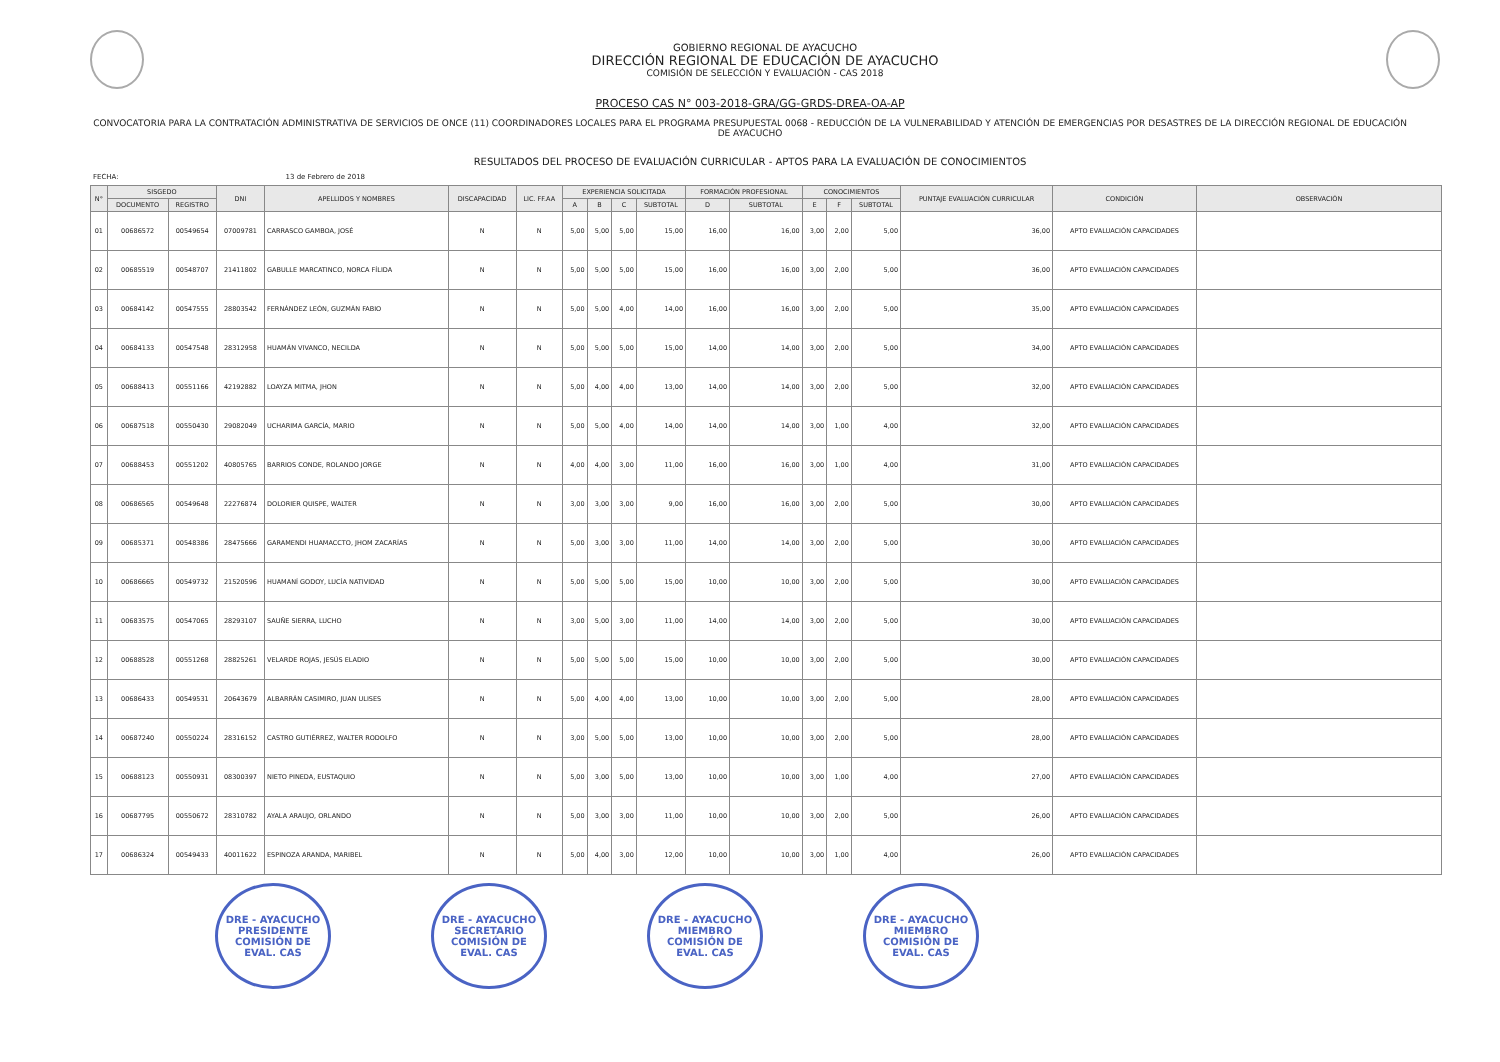GOBIERNO REGIONAL DE AYACUCHO
DIRECCIÓN REGIONAL DE EDUCACIÓN DE AYACUCHO
COMISIÓN DE SELECCIÓN Y EVALUACIÓN - CAS 2018
PROCESO CAS N° 003-2018-GRA/GG-GRDS-DREA-OA-AP
CONVOCATORIA PARA LA CONTRATACIÓN ADMINISTRATIVA DE SERVICIOS DE ONCE (11) COORDINADORES LOCALES PARA EL PROGRAMA PRESUPUESTAL 0068 - REDUCCIÓN DE LA VULNERABILIDAD Y ATENCIÓN DE EMERGENCIAS POR DESASTRES DE LA DIRECCIÓN REGIONAL DE EDUCACIÓN DE AYACUCHO
RESULTADOS DEL PROCESO DE EVALUACIÓN CURRICULAR - APTOS PARA LA EVALUACIÓN DE CONOCIMIENTOS
FECHA: 13 de Febrero de 2018
| N° | SISGEDO | | DNI | APELLIDOS Y NOMBRES | DISCAPACIDAD | LIC. FF.AA | EXPERIENCIA SOLICITADA | | | | FORMACIÓN PROFESIONAL | | CONOCIMIENTOS | | | PUNTAJE EVALUACIÓN CURRICULAR | CONDICIÓN | OBSERVACIÓN |
| --- | --- | --- | --- | --- | --- | --- | --- | --- | --- | --- | --- | --- | --- | --- | --- | --- | --- | --- |
| | DOCUMENTO | REGISTRO | | | | | A | B | C | SUBTOTAL | D | SUBTOTAL | E | F | SUBTOTAL | | | |
| 01 | 00686572 | 00549654 | 07009781 | CARRASCO GAMBOA, JOSÉ | N | N | 5,00 | 5,00 | 5,00 | 15,00 | 16,00 | 16,00 | 3,00 | 2,00 | 5,00 | 36,00 | APTO EVALUACIÓN CAPACIDADES | |
| 02 | 00685519 | 00548707 | 21411802 | GABULLE MARCATINCO, NORCA FÍLIDA | N | N | 5,00 | 5,00 | 5,00 | 15,00 | 16,00 | 16,00 | 3,00 | 2,00 | 5,00 | 36,00 | APTO EVALUACIÓN CAPACIDADES | |
| 03 | 00684142 | 00547555 | 28803542 | FERNÁNDEZ LEÓN, GUZMÁN FABIO | N | N | 5,00 | 5,00 | 4,00 | 14,00 | 16,00 | 16,00 | 3,00 | 2,00 | 5,00 | 35,00 | APTO EVALUACIÓN CAPACIDADES | |
| 04 | 00684133 | 00547548 | 28312958 | HUAMÁN VIVANCO, NECILDA | N | N | 5,00 | 5,00 | 5,00 | 15,00 | 14,00 | 14,00 | 3,00 | 2,00 | 5,00 | 34,00 | APTO EVALUACIÓN CAPACIDADES | |
| 05 | 00688413 | 00551166 | 42192882 | LOAYZA MITMA, JHON | N | N | 5,00 | 4,00 | 4,00 | 13,00 | 14,00 | 14,00 | 3,00 | 2,00 | 5,00 | 32,00 | APTO EVALUACIÓN CAPACIDADES | |
| 06 | 00687518 | 00550430 | 29082049 | UCHARIMA GARCÍA, MARIO | N | N | 5,00 | 5,00 | 4,00 | 14,00 | 14,00 | 14,00 | 3,00 | 1,00 | 4,00 | 32,00 | APTO EVALUACIÓN CAPACIDADES | |
| 07 | 00688453 | 00551202 | 40805765 | BARRIOS CONDE, ROLANDO JORGE | N | N | 4,00 | 4,00 | 3,00 | 11,00 | 16,00 | 16,00 | 3,00 | 1,00 | 4,00 | 31,00 | APTO EVALUACIÓN CAPACIDADES | |
| 08 | 00686565 | 00549648 | 22276874 | DOLORIER QUISPE, WALTER | N | N | 3,00 | 3,00 | 3,00 | 9,00 | 16,00 | 16,00 | 3,00 | 2,00 | 5,00 | 30,00 | APTO EVALUACIÓN CAPACIDADES | |
| 09 | 00685371 | 00548386 | 28475666 | GARAMENDI HUAMACCTO, JHOM ZACARÍAS | N | N | 5,00 | 3,00 | 3,00 | 11,00 | 14,00 | 14,00 | 3,00 | 2,00 | 5,00 | 30,00 | APTO EVALUACIÓN CAPACIDADES | |
| 10 | 00686665 | 00549732 | 21520596 | HUAMANÍ GODOY, LUCÍA NATIVIDAD | N | N | 5,00 | 5,00 | 5,00 | 15,00 | 10,00 | 10,00 | 3,00 | 2,00 | 5,00 | 30,00 | APTO EVALUACIÓN CAPACIDADES | |
| 11 | 00683575 | 00547065 | 28293107 | SAUÑE SIERRA, LUCHO | N | N | 3,00 | 5,00 | 3,00 | 11,00 | 14,00 | 14,00 | 3,00 | 2,00 | 5,00 | 30,00 | APTO EVALUACIÓN CAPACIDADES | |
| 12 | 00688528 | 00551268 | 28825261 | VELARDE ROJAS, JESÚS ELADIO | N | N | 5,00 | 5,00 | 5,00 | 15,00 | 10,00 | 10,00 | 3,00 | 2,00 | 5,00 | 30,00 | APTO EVALUACIÓN CAPACIDADES | |
| 13 | 00686433 | 00549531 | 20643679 | ALBARRÁN CASIMIRO, JUAN ULISES | N | N | 5,00 | 4,00 | 4,00 | 13,00 | 10,00 | 10,00 | 3,00 | 2,00 | 5,00 | 28,00 | APTO EVALUACIÓN CAPACIDADES | |
| 14 | 00687240 | 00550224 | 28316152 | CASTRO GUTIÉRREZ, WALTER RODOLFO | N | N | 3,00 | 5,00 | 5,00 | 13,00 | 10,00 | 10,00 | 3,00 | 2,00 | 5,00 | 28,00 | APTO EVALUACIÓN CAPACIDADES | |
| 15 | 00688123 | 00550931 | 08300397 | NIETO PINEDA, EUSTAQUIO | N | N | 5,00 | 3,00 | 5,00 | 13,00 | 10,00 | 10,00 | 3,00 | 1,00 | 4,00 | 27,00 | APTO EVALUACIÓN CAPACIDADES | |
| 16 | 00687795 | 00550672 | 28310782 | AYALA ARAUJO, ORLANDO | N | N | 5,00 | 3,00 | 3,00 | 11,00 | 10,00 | 10,00 | 3,00 | 2,00 | 5,00 | 26,00 | APTO EVALUACIÓN CAPACIDADES | |
| 17 | 00686324 | 00549433 | 40011622 | ESPINOZA ARANDA, MARIBEL | N | N | 5,00 | 4,00 | 3,00 | 12,00 | 10,00 | 10,00 | 3,00 | 1,00 | 4,00 | 26,00 | APTO EVALUACIÓN CAPACIDADES | |
DRE - AYACUCHO
PRESIDENTE
COMISIÓN DE EVAL. CAS
DRE - AYACUCHO
SECRETARIO
COMISIÓN DE EVAL. CAS
DRE - AYACUCHO
MIEMBRO
COMISIÓN DE EVAL. CAS
DRE - AYACUCHO
MIEMBRO
COMISIÓN DE EVAL. CAS